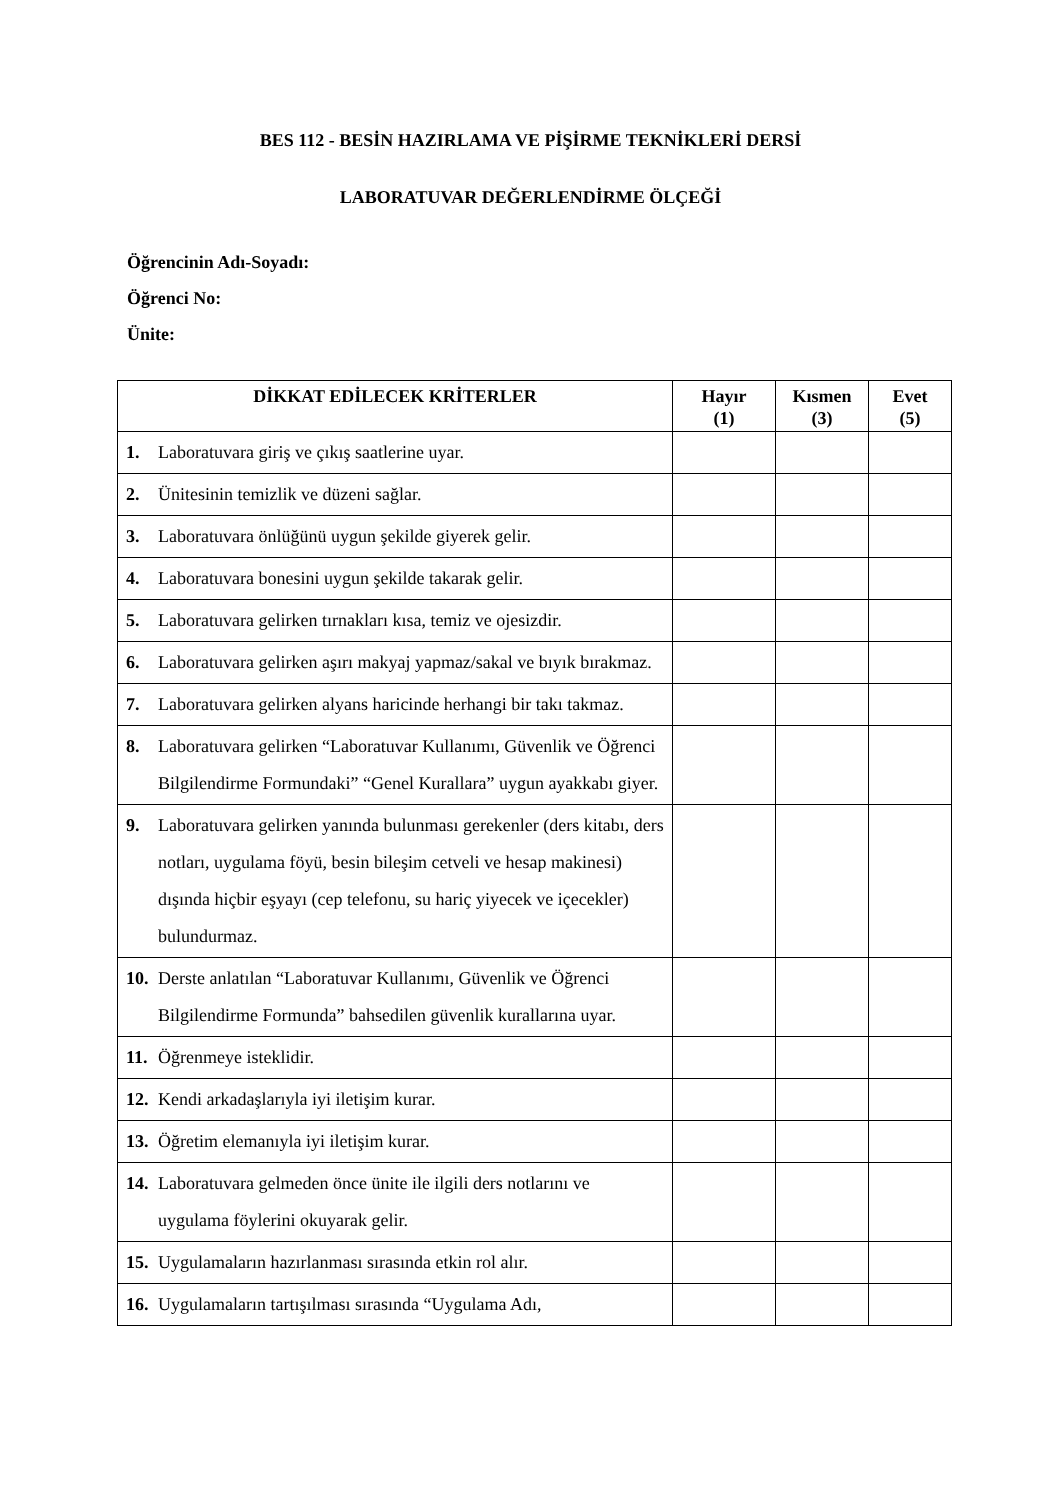BES 112 - BESİN HAZIRLAMA VE PİŞİRME TEKNİKLERİ DERSİ
LABORATUVAR DEĞERLENDİRME ÖLÇEĞİ
Öğrencinin Adı-Soyadı:
Öğrenci No:
Ünite:
| DİKKAT EDİLECEK KRİTERLER | Hayır (1) | Kısmen (3) | Evet (5) |
| --- | --- | --- | --- |
| 1. Laboratuvara giriş ve çıkış saatlerine uyar. | | | |
| 2. Ünitesinin temizlik ve düzeni sağlar. | | | |
| 3. Laboratuvara önlüğünü uygun şekilde giyerek gelir. | | | |
| 4. Laboratuvara bonesini uygun şekilde takarak gelir. | | | |
| 5. Laboratuvara gelirken tırnakları kısa, temiz ve ojesizdir. | | | |
| 6. Laboratuvara gelirken aşırı makyaj yapmaz/sakal ve bıyık bırakmaz. | | | |
| 7. Laboratuvara gelirken alyans haricinde herhangi bir takı takmaz. | | | |
| 8. Laboratuvara gelirken “Laboratuvar Kullanımı, Güvenlik ve Öğrenci Bilgilendirme Formundaki” “Genel Kurallara” uygun ayakkabı giyer. | | | |
| 9. Laboratuvara gelirken yanında bulunması gerekenler (ders kitabı, ders notları, uygulama föyü, besin bileşim cetveli ve hesap makinesi) dışında hiçbir eşyayı (cep telefonu, su hariç yiyecek ve içecekler) bulundurmaz. | | | |
| 10. Derste anlatılan “Laboratuvar Kullanımı, Güvenlik ve Öğrenci Bilgilendirme Formunda” bahsedilen güvenlik kurallarına uyar. | | | |
| 11. Öğrenmeye isteklidir. | | | |
| 12. Kendi arkadaşlarıyla iyi iletişim kurar. | | | |
| 13. Öğretim elemanıyla iyi iletişim kurar. | | | |
| 14. Laboratuvara gelmeden önce ünite ile ilgili ders notlarını ve uygulama föylerini okuyarak gelir. | | | |
| 15. Uygulamaların hazırlanması sırasında etkin rol alır. | | | |
| 16. Uygulamaların tartışılması sırasında “Uygulama Adı, | | | |